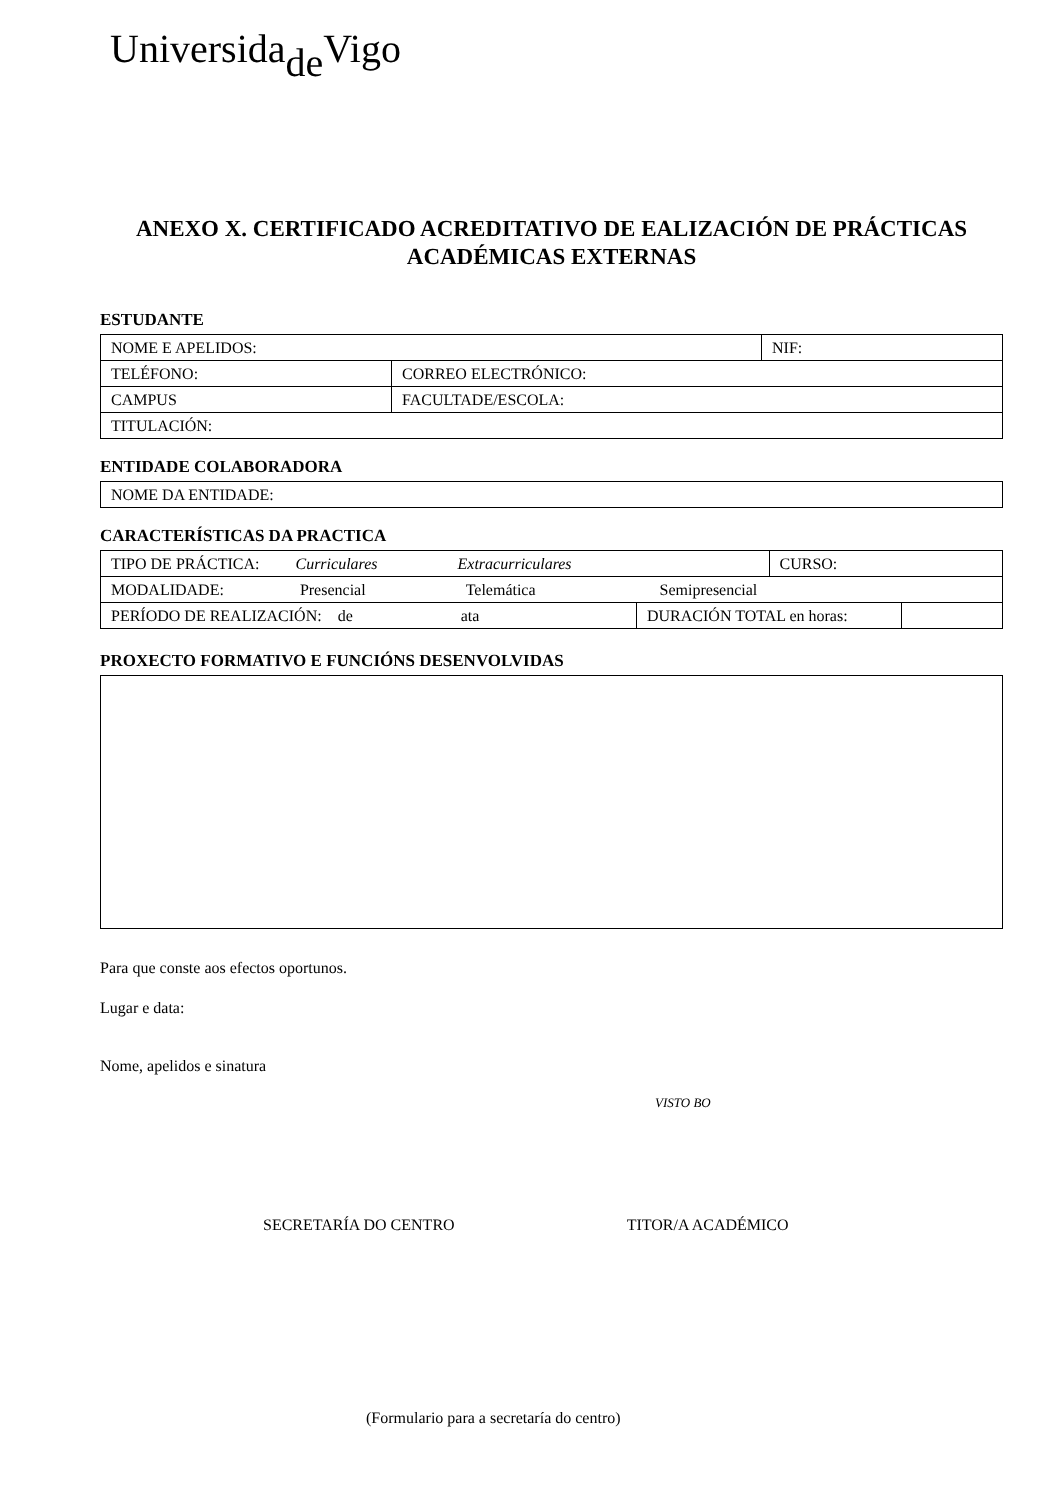Universida<sub>de</sub>Vigo
ANEXO X. CERTIFICADO ACREDITATIVO DE EALIZACIÓN DE PRÁCTICAS ACADÉMICAS EXTERNAS
ESTUDANTE
| NOME E APELIDOS: | | NIF: |
| TELÉFONO: | CORREO ELECTRÓNICO: | |
| CAMPUS | FACULTADE/ESCOLA: | |
| TITULACIÓN: | | |
ENTIDADE COLABORADORA
| NOME DA ENTIDADE: |
CARACTERÍSTICAS DA PRACTICA
| TIPO DE PRÁCTICA: Curriculares Extracurriculares | | CURSO: | |
| MODALIDADE: Presencial Telemática Semipresencial | | | |
| PERÍODO DE REALIZACIÓN: de ata | DURACIÓN TOTAL en horas: | | |
PROXECTO FORMATIVO E FUNCIÓNS DESENVOLVIDAS
Para que conste aos efectos oportunos.
Lugar e data:
Nome, apelidos e sinatura
VISTO BO
SECRETARÍA DO CENTRO TITOR/A ACADÉMICO
(Formulario para a secretaría do centro)